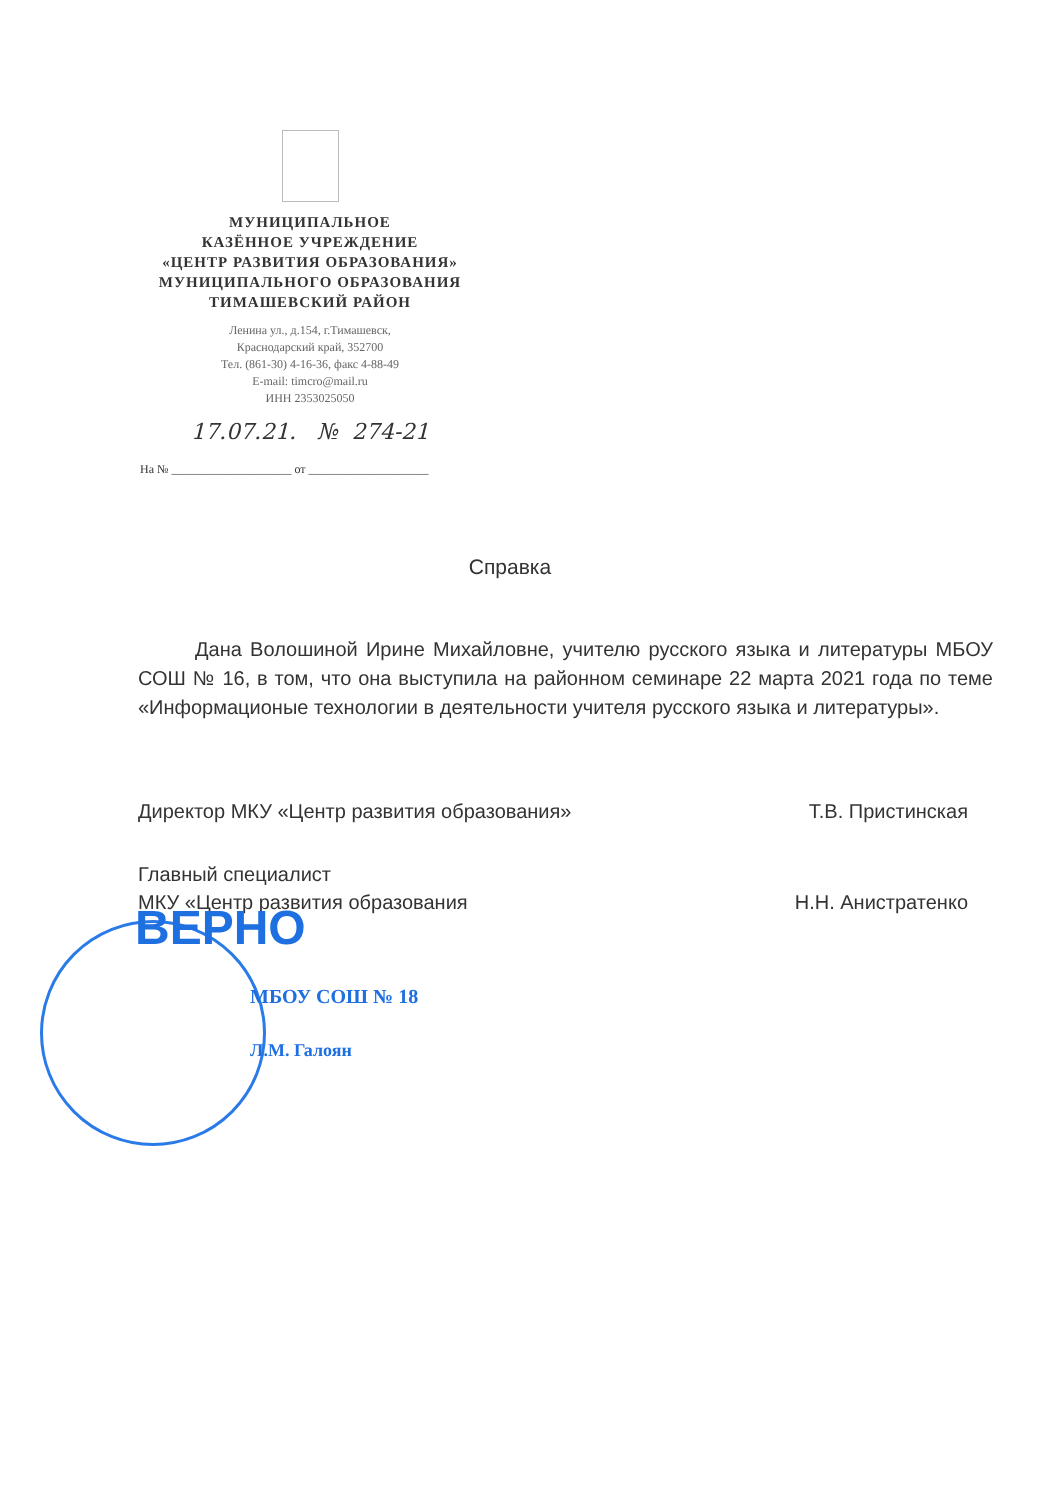МУНИЦИПАЛЬНОЕ
КАЗЁННОЕ УЧРЕЖДЕНИЕ
«ЦЕНТР РАЗВИТИЯ ОБРАЗОВАНИЯ»
МУНИЦИПАЛЬНОГО ОБРАЗОВАНИЯ
ТИМАШЕВСКИЙ РАЙОН
Ленина ул., д.154, г.Тимашевск,
Краснодарский край, 352700
Тел. (861-30) 4-16-36, факс 4-88-49
E-mail: timcro@mail.ru
ИНН 2353025050
17.07.21. № 274-21
На № ____________________ от ____________________
Справка
Дана Волошиной Ирине Михайловне, учителю русского языка и литературы МБОУ СОШ № 16, в том, что она выступила на районном семинаре 22 марта 2021 года по теме «Информационые технологии в деятельности учителя русского языка и литературы».
Директор МКУ «Центр развития образования» Т.В. Пристинская
Главный специалист
МКУ «Центр развития образования Н.Н. Анистратенко
ВЕРНО
МБОУ СОШ № 18
Л.М. Галоян